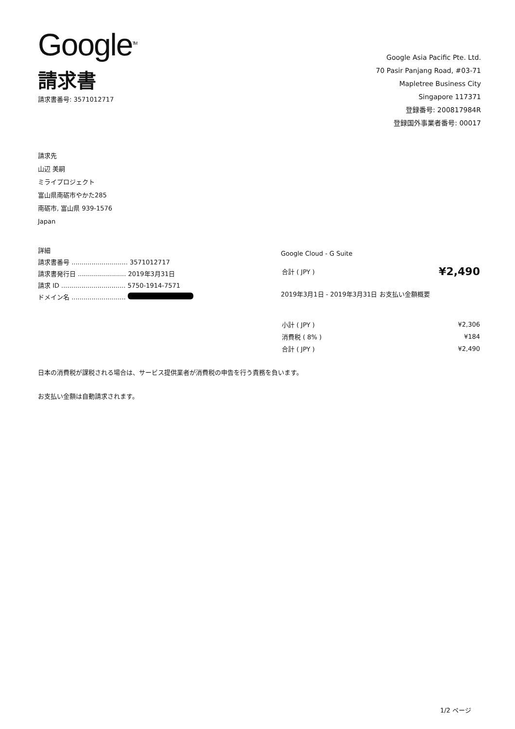Google<sup>TM</sup>
請求書
請求書番号: 3571012717
Google Asia Pacific Pte. Ltd.
70 Pasir Panjang Road, #03-71
Mapletree Business City
Singapore 117371
登録番号: 200817984R
登録国外事業者番号: 00017
請求先
山辺 美嗣
ミライプロジェクト
富山県南砺市やかた285
南砺市, 富山県 939-1576
Japan
詳細
請求書番号 ............................ 3571012717
請求書発行日 ........................ 2019年3月31日
請求 ID ................................ 5750-1914-7571
ドメイン名 ...........................
Google Cloud - G Suite
| 合計 ( JPY ) | ¥2,490 |
2019年3月1日 - 2019年3月31日 お支払い金額概要
| 小計 ( JPY ) | ¥2,306 |
| 消費税 ( 8% ) | ¥184 |
| 合計 ( JPY ) | ¥2,490 |
日本の消費税が課税される場合は、サービス提供業者が消費税の申告を行う責務を負います。
お支払い金額は自動請求されます。
1/2 ページ